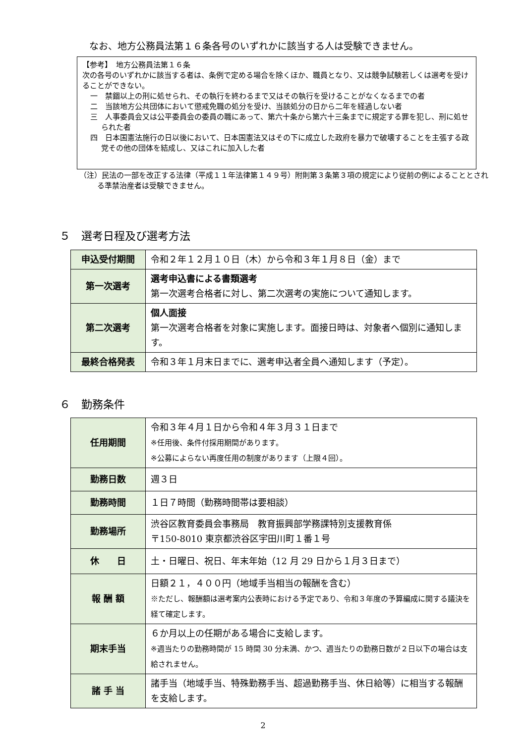なお、地方公務員法第１６条各号のいずれかに該当する人は受験できません。
【参考】　地方公務員法第１６条
次の各号のいずれかに該当する者は、条例で定める場合を除くほか、職員となり、又は競争試験若しくは選考を受けることができない。
一　禁錮以上の刑に処せられ、その執行を終わるまで又はその執行を受けることがなくなるまでの者
二　当該地方公共団体において懲戒免職の処分を受け、当該処分の日から二年を経過しない者
三　人事委員会又は公平委員会の委員の職にあって、第六十条から第六十三条までに規定する罪を犯し、刑に処せられた者
四　日本国憲法施行の日以後において、日本国憲法又はその下に成立した政府を暴力で破壊することを主張する政党その他の団体を結成し、又はこれに加入した者
（注）民法の一部を改正する法律（平成１１年法律第１４９号）附則第３条第３項の規定により従前の例によることとされる準禁治産者は受験できません。
５　選考日程及び選考方法
| 申込受付期間 | 令和２年１２月１０日（木）から令和３年１月８日（金）まで |
| 第一次選考 | 選考申込書による書類選考 第一次選考合格者に対し、第二次選考の実施について通知します。 |
| 第二次選考 | 個人面接 第一次選考合格者を対象に実施します。面接日時は、対象者へ個別に通知します。 |
| 最終合格発表 | 令和３年１月末日までに、選考申込者全員へ通知します（予定）。 |
６　勤務条件
| 任用期間 | 令和３年４月１日から令和４年３月３１日まで ※任用後、条件付採用期間があります。 ※公募によらない再度任用の制度があります（上限４回）。 |
| 勤務日数 | 週３日 |
| 勤務時間 | １日７時間（勤務時間帯は要相談） |
| 勤務場所 | 渋谷区教育委員会事務局 教育振興部学務課特別支援教育係 〒150-8010 東京都渋谷区宇田川町１番１号 |
| 休 日 | 土・日曜日、祝日、年末年始（12 月 29 日から１月３日まで） |
| 報 酬 額 | 日額２１，４００円（地域手当相当の報酬を含む） ※ただし、報酬額は選考案内公表時における予定であり、令和３年度の予算編成に関する議決を経て確定します。 |
| 期末手当 | ６か月以上の任期がある場合に支給します。 ※週当たりの勤務時間が 15 時間 30 分未満、かつ、週当たりの勤務日数が２日以下の場合は支給されません。 |
| 諸 手 当 | 諸手当（地域手当、特殊勤務手当、超過勤務手当、休日給等）に相当する報酬を支給します。 |
2